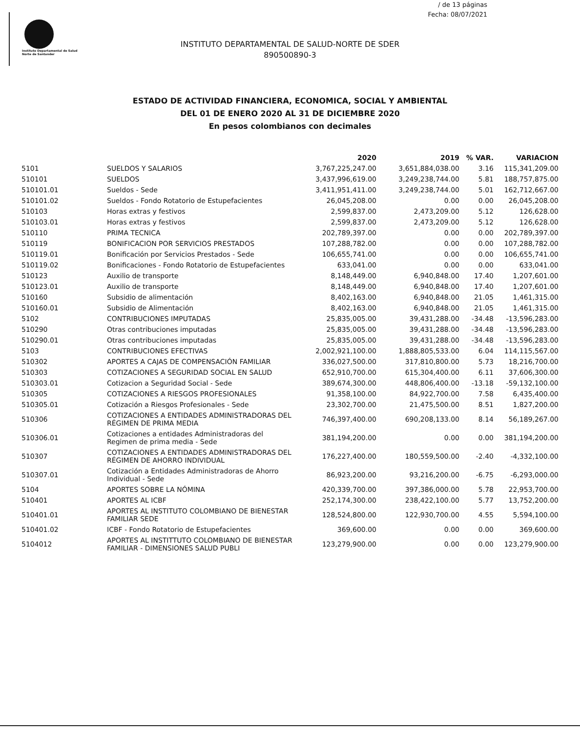/ de 13 páginas
Fecha: 08/07/2021
Instituto Departamental de Salud
Norte de Santander
INSTITUTO DEPARTAMENTAL DE SALUD-NORTE DE SDER
890500890-3
ESTADO DE ACTIVIDAD FINANCIERA, ECONOMICA, SOCIAL Y AMBIENTAL
DEL 01 DE ENERO 2020 AL 31 DE DICIEMBRE 2020
En pesos colombianos con decimales
| | | 2020 | 2019 | % VAR. | VARIACION |
| --- | --- | --- | --- | --- | --- |
| 5101 | SUELDOS Y SALARIOS | 3,767,225,247.00 | 3,651,884,038.00 | 3.16 | 115,341,209.00 |
| 510101 | SUELDOS | 3,437,996,619.00 | 3,249,238,744.00 | 5.81 | 188,757,875.00 |
| 510101.01 | Sueldos - Sede | 3,411,951,411.00 | 3,249,238,744.00 | 5.01 | 162,712,667.00 |
| 510101.02 | Sueldos - Fondo Rotatorio de Estupefacientes | 26,045,208.00 | 0.00 | 0.00 | 26,045,208.00 |
| 510103 | Horas extras y festivos | 2,599,837.00 | 2,473,209.00 | 5.12 | 126,628.00 |
| 510103.01 | Horas extras y festivos | 2,599,837.00 | 2,473,209.00 | 5.12 | 126,628.00 |
| 510110 | PRIMA TECNICA | 202,789,397.00 | 0.00 | 0.00 | 202,789,397.00 |
| 510119 | BONIFICACION POR SERVICIOS PRESTADOS | 107,288,782.00 | 0.00 | 0.00 | 107,288,782.00 |
| 510119.01 | Bonificación por Servicios Prestados - Sede | 106,655,741.00 | 0.00 | 0.00 | 106,655,741.00 |
| 510119.02 | Bonificaciones - Fondo Rotatorio de Estupefacientes | 633,041.00 | 0.00 | 0.00 | 633,041.00 |
| 510123 | Auxilio de transporte | 8,148,449.00 | 6,940,848.00 | 17.40 | 1,207,601.00 |
| 510123.01 | Auxilio de transporte | 8,148,449.00 | 6,940,848.00 | 17.40 | 1,207,601.00 |
| 510160 | Subsidio de alimentación | 8,402,163.00 | 6,940,848.00 | 21.05 | 1,461,315.00 |
| 510160.01 | Subsidio de Alimentación | 8,402,163.00 | 6,940,848.00 | 21.05 | 1,461,315.00 |
| 5102 | CONTRIBUCIONES IMPUTADAS | 25,835,005.00 | 39,431,288.00 | -34.48 | -13,596,283.00 |
| 510290 | Otras contribuciones imputadas | 25,835,005.00 | 39,431,288.00 | -34.48 | -13,596,283.00 |
| 510290.01 | Otras contribuciones imputadas | 25,835,005.00 | 39,431,288.00 | -34.48 | -13,596,283.00 |
| 5103 | CONTRIBUCIONES EFECTIVAS | 2,002,921,100.00 | 1,888,805,533.00 | 6.04 | 114,115,567.00 |
| 510302 | APORTES A CAJAS DE COMPENSACIÓN FAMILIAR | 336,027,500.00 | 317,810,800.00 | 5.73 | 18,216,700.00 |
| 510303 | COTIZACIONES A SEGURIDAD SOCIAL EN SALUD | 652,910,700.00 | 615,304,400.00 | 6.11 | 37,606,300.00 |
| 510303.01 | Cotizacion a Seguridad Social - Sede | 389,674,300.00 | 448,806,400.00 | -13.18 | -59,132,100.00 |
| 510305 | COTIZACIONES A RIESGOS PROFESIONALES | 91,358,100.00 | 84,922,700.00 | 7.58 | 6,435,400.00 |
| 510305.01 | Cotización a Riesgos Profesionales - Sede | 23,302,700.00 | 21,475,500.00 | 8.51 | 1,827,200.00 |
| 510306 | COTIZACIONES A ENTIDADES ADMINISTRADORAS DEL RÉGIMEN DE PRIMA MEDIA | 746,397,400.00 | 690,208,133.00 | 8.14 | 56,189,267.00 |
| 510306.01 | Cotizaciones a entidades Administradoras del Regimen de prima media - Sede | 381,194,200.00 | 0.00 | 0.00 | 381,194,200.00 |
| 510307 | COTIZACIONES A ENTIDADES ADMINISTRADORAS DEL RÉGIMEN DE AHORRO INDIVIDUAL | 176,227,400.00 | 180,559,500.00 | -2.40 | -4,332,100.00 |
| 510307.01 | Cotización a Entidades Administradoras de Ahorro Individual - Sede | 86,923,200.00 | 93,216,200.00 | -6.75 | -6,293,000.00 |
| 5104 | APORTES SOBRE LA NÓMINA | 420,339,700.00 | 397,386,000.00 | 5.78 | 22,953,700.00 |
| 510401 | APORTES AL ICBF | 252,174,300.00 | 238,422,100.00 | 5.77 | 13,752,200.00 |
| 510401.01 | APORTES AL INSTITUTO COLOMBIANO DE BIENESTAR FAMILIAR SEDE | 128,524,800.00 | 122,930,700.00 | 4.55 | 5,594,100.00 |
| 510401.02 | ICBF - Fondo Rotatorio de Estupefacientes | 369,600.00 | 0.00 | 0.00 | 369,600.00 |
| 5104012 | APORTES AL INSTITTUTO COLOMBIANO DE BIENESTAR FAMILIAR - DIMENSIONES SALUD PUBLI | 123,279,900.00 | 0.00 | 0.00 | 123,279,900.00 |